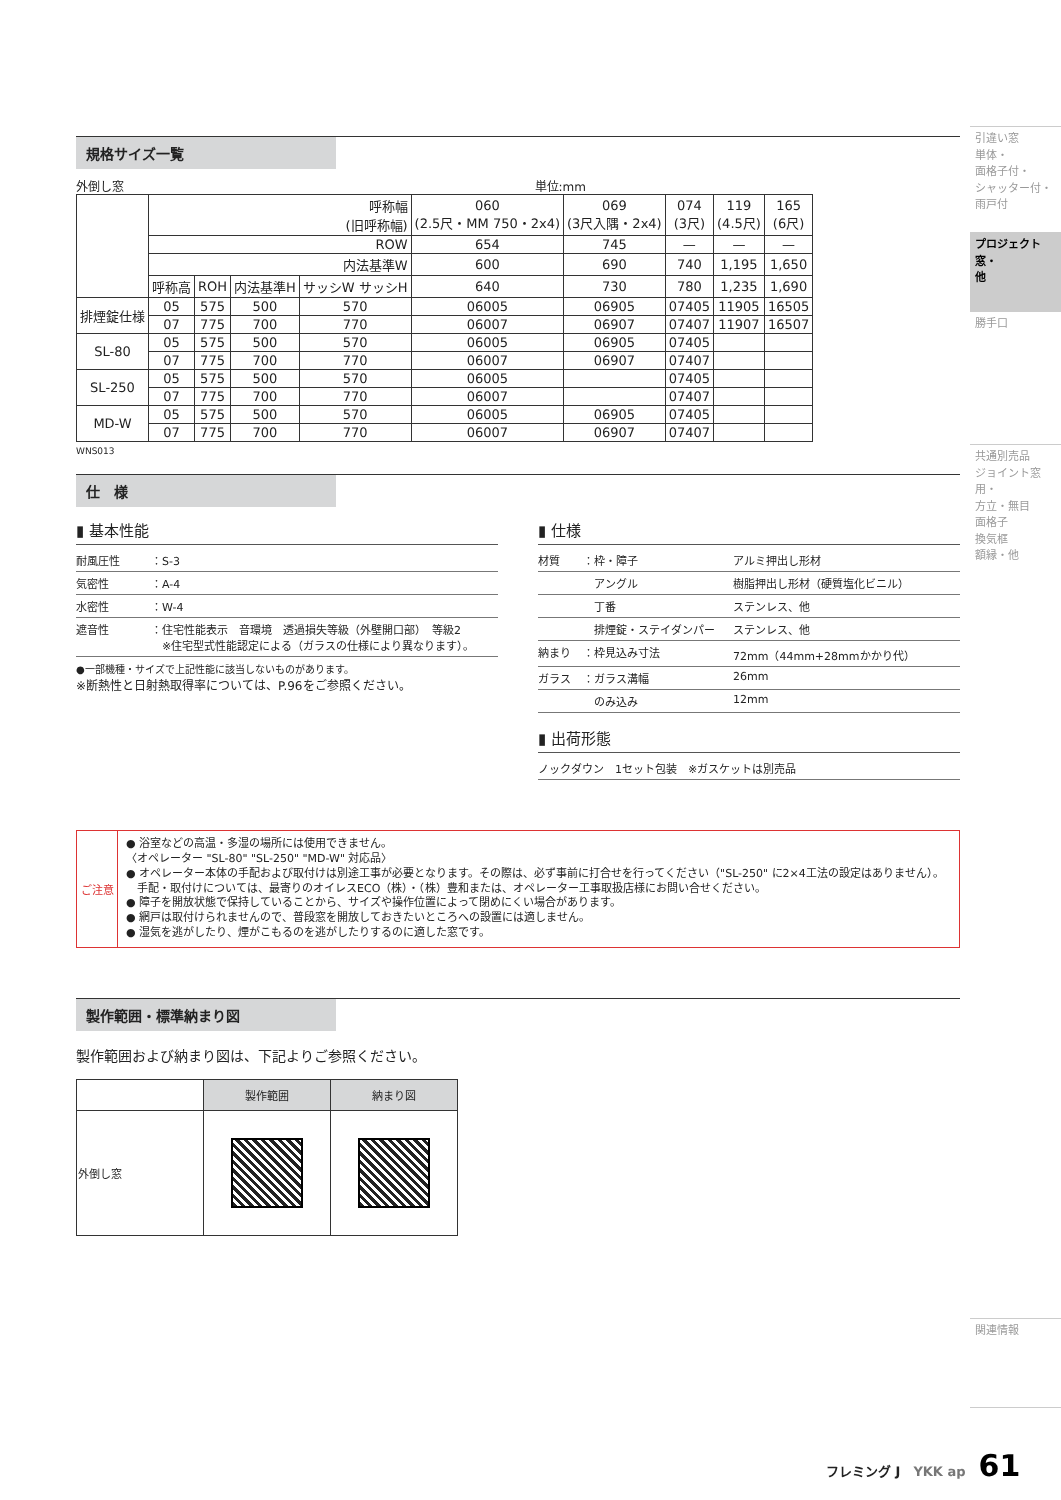規格サイズ一覧
外倒し窓 単位:mm
| | 呼称幅 (旧呼称幅) | | | | 060 (2.5尺・MM 750・2x4) | 069 (3尺入隅・2x4) | 074 (3尺) | 119 (4.5尺) | 165 (6尺) |
| --- | --- | --- | --- | --- | --- | --- | --- | --- | --- |
| | ROW | | | | 654 | 745 | — | — | — |
| | 内法基準W | | | | 600 | 690 | 740 | 1,195 | 1,650 |
| | 呼称高 | ROH | 内法基準H | サッシW サッシH | 640 | 730 | 780 | 1,235 | 1,690 |
| 排煙錠仕様 | 05 | 575 | 500 | 570 | 06005 | 06905 | 07405 | 11905 | 16505 |
| | 07 | 775 | 700 | 770 | 06007 | 06907 | 07407 | 11907 | 16507 |
| SL-80 | 05 | 575 | 500 | 570 | 06005 | 06905 | 07405 | | |
| | 07 | 775 | 700 | 770 | 06007 | 06907 | 07407 | | |
| SL-250 | 05 | 575 | 500 | 570 | 06005 | | 07405 | | |
| | 07 | 775 | 700 | 770 | 06007 | | 07407 | | |
| MD-W | 05 | 575 | 500 | 570 | 06005 | 06905 | 07405 | | |
| | 07 | 775 | 700 | 770 | 06007 | 06907 | 07407 | | |
WNS013
仕　様
▮ 基本性能
耐風圧性 ：S-3
気密性 ：A-4
水密性 ：W-4
遮音性 ：住宅性能表示　音環境　透過損失等級（外壁開口部）　等級2
　※住宅型式性能認定による（ガラスの仕様により異なります）。
●一部機種・サイズで上記性能に該当しないものがあります。
※断熱性と日射熱取得率については、P.96をご参照ください。
▮ 仕様
材質 ：枠・障子 アルミ押出し形材
　アングル 樹脂押出し形材（硬質塩化ビニル）
　丁番 ステンレス、他
　排煙錠・ステイダンパー ステンレス、他
納まり ：枠見込み寸法 72mm（44mm+28mmかかり代）
ガラス ：ガラス溝幅 26mm
　のみ込み 12mm
▮ 出荷形態
ノックダウン　1セット包装　※ガスケットは別売品
ご注意
● 浴室などの高温・多湿の場所には使用できません。
〈オペレーター "SL-80" "SL-250" "MD-W" 対応品〉
● オペレーター本体の手配および取付けは別途工事が必要となります。その際は、必ず事前に打合せを行ってください（"SL-250" に2×4工法の設定はありません）。
　手配・取付けについては、最寄りのオイレスECO（株）・（株）豊和または、オペレーター工事取扱店様にお問い合せください。
● 障子を開放状態で保持していることから、サイズや操作位置によって閉めにくい場合があります。
● 網戸は取付けられませんので、普段窓を開放しておきたいところへの設置には適しません。
● 湿気を逃がしたり、煙がこもるのを逃がしたりするのに適した窓です。
製作範囲・標準納まり図
製作範囲および納まり図は、下記よりご参照ください。
| | 製作範囲 | 納まり図 |
| --- | --- | --- |
| 外倒し窓 | | |
引違い窓
単体・
面格子付・
シャッター付・
雨戸付
プロジェクト窓・
他
勝手口
共通別売品
ジョイント窓用・
方立・無目
面格子
換気框
額縁・他
関連情報
フレミング J　YKK ap　61